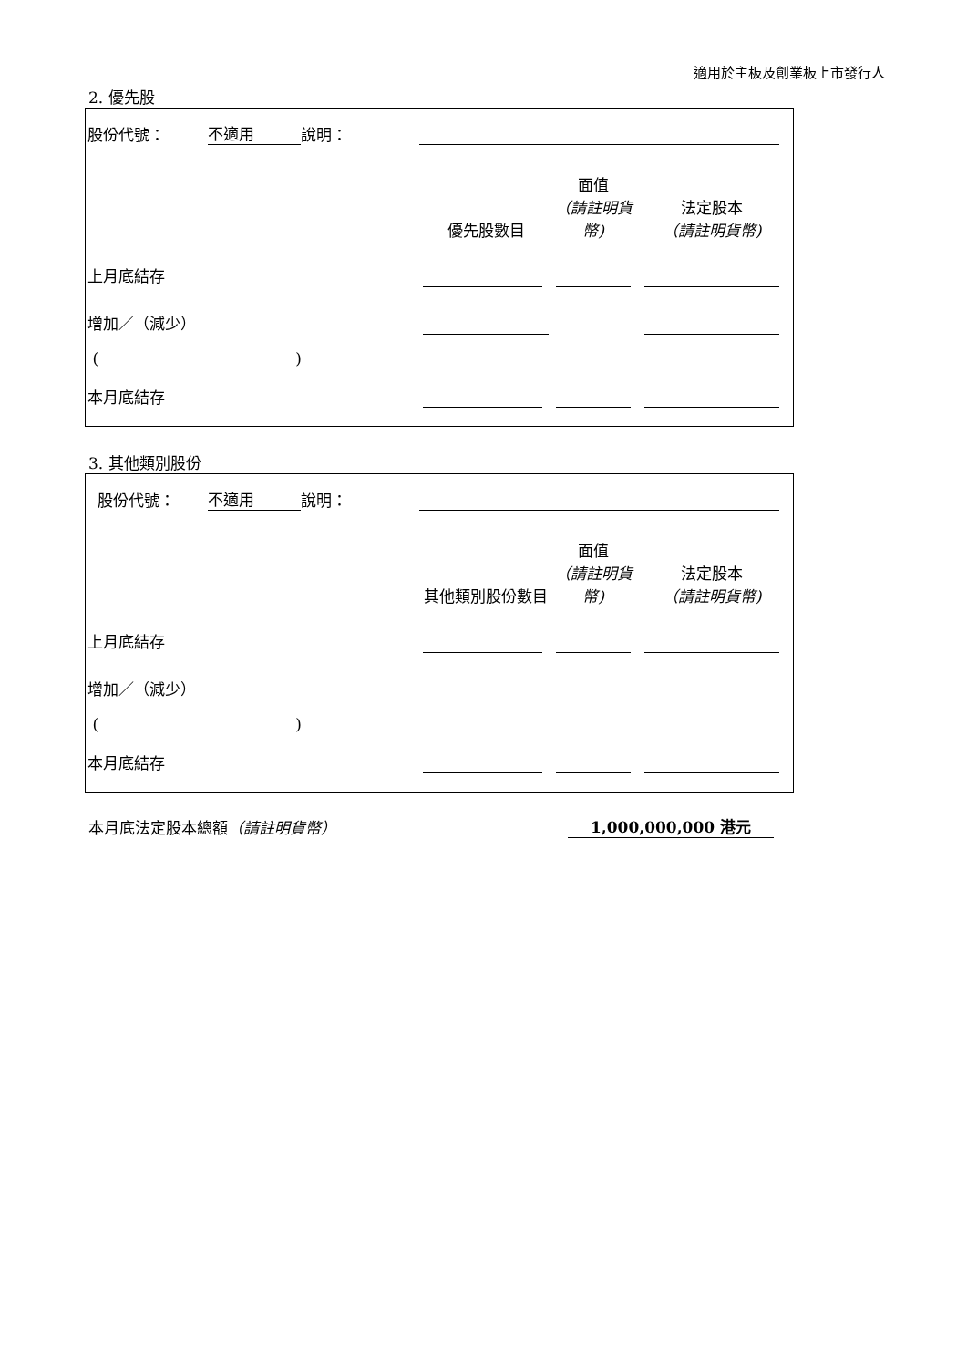適用於主板及創業板上市發行人
2. 優先股
| 股份代號： | 不適用 | 說明： | | | | | |
| | | | | 優先股數目 | 面值 （請註明貨幣) | | 法定股本 （請註明貨幣) |
| 上月底結存 | | | | | | | |
| 增加／（減少） | | | | | | | |
| ( ) | | | | | | | |
| 本月底結存 | | | | | | | |
3. 其他類別股份
| 股份代號： | 不適用 | 說明： | | | | | |
| | | | | 其他類別股份數目 | 面值 （請註明貨幣) | | 法定股本 （請註明貨幣) |
| 上月底結存 | | | | | | | |
| 增加／（減少） | | | | | | | |
| ( ) | | | | | | | |
| 本月底結存 | | | | | | | |
本月底法定股本總額（請註明貨幣） 1,000,000,000 港元